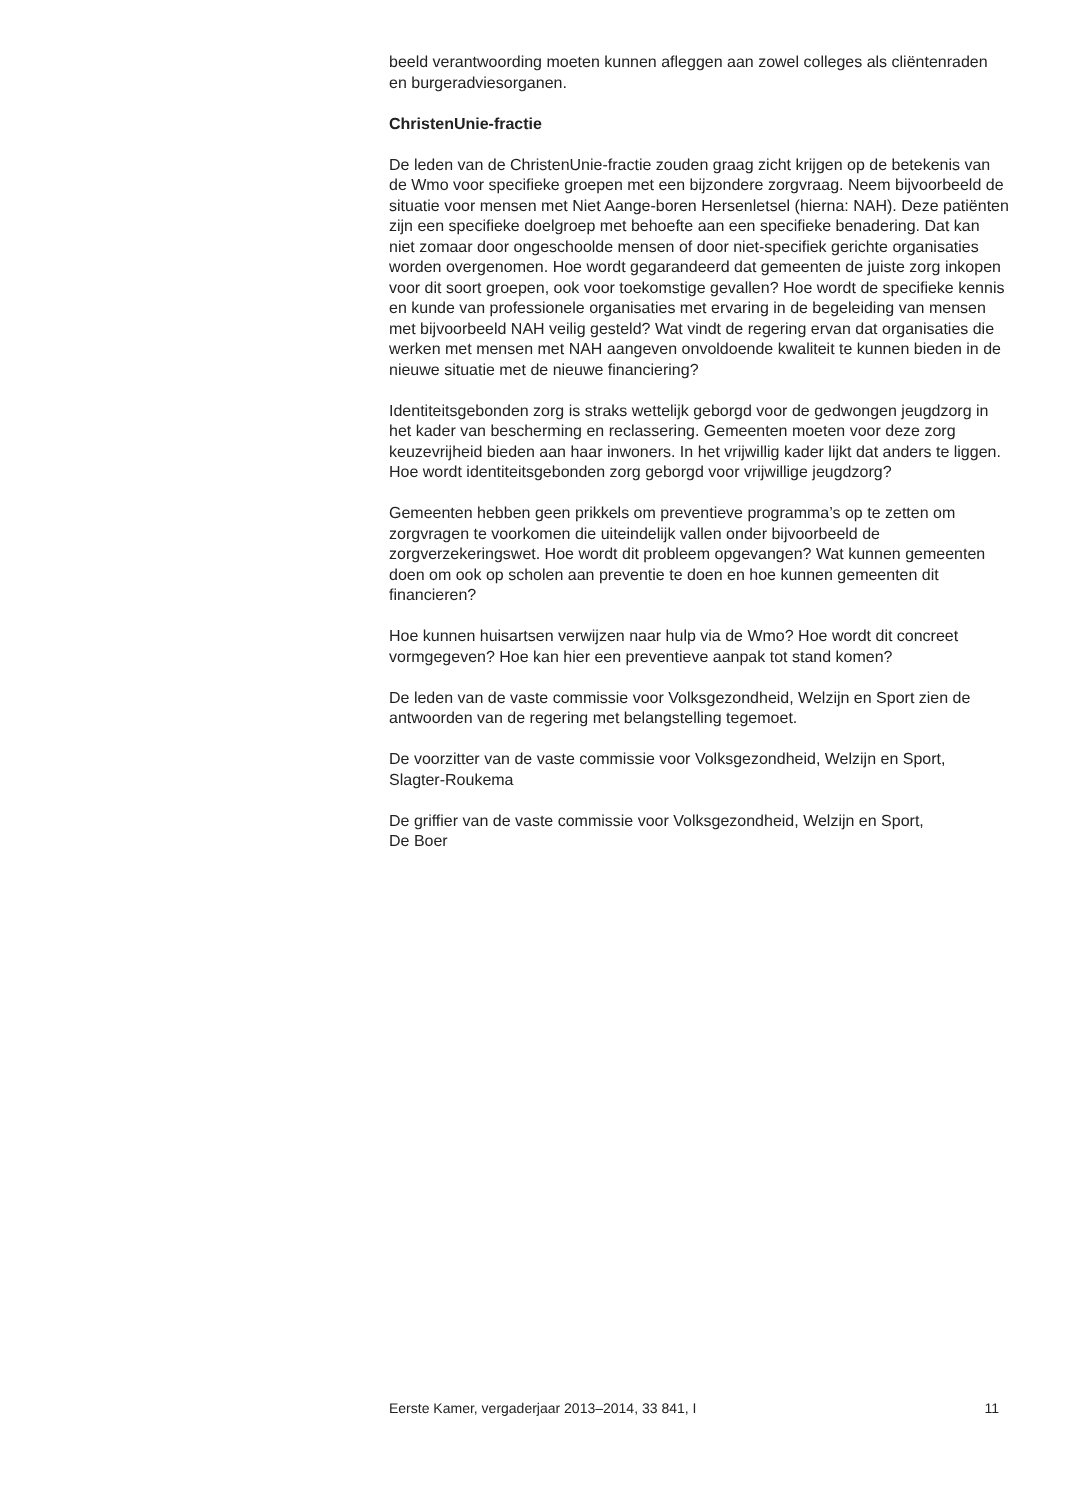beeld verantwoording moeten kunnen afleggen aan zowel colleges als cliëntenraden en burgeradviesorganen.
ChristenUnie-fractie
De leden van de ChristenUnie-fractie zouden graag zicht krijgen op de betekenis van de Wmo voor specifieke groepen met een bijzondere zorgvraag. Neem bijvoorbeeld de situatie voor mensen met Niet Aange-boren Hersenletsel (hierna: NAH). Deze patiënten zijn een specifieke doelgroep met behoefte aan een specifieke benadering. Dat kan niet zomaar door ongeschoolde mensen of door niet-specifiek gerichte organisaties worden overgenomen. Hoe wordt gegarandeerd dat gemeenten de juiste zorg inkopen voor dit soort groepen, ook voor toekomstige gevallen? Hoe wordt de specifieke kennis en kunde van professionele organisaties met ervaring in de begeleiding van mensen met bijvoorbeeld NAH veilig gesteld? Wat vindt de regering ervan dat organisaties die werken met mensen met NAH aangeven onvoldoende kwaliteit te kunnen bieden in de nieuwe situatie met de nieuwe financiering?
Identiteitsgebonden zorg is straks wettelijk geborgd voor de gedwongen jeugdzorg in het kader van bescherming en reclassering. Gemeenten moeten voor deze zorg keuzevrijheid bieden aan haar inwoners. In het vrijwillig kader lijkt dat anders te liggen. Hoe wordt identiteitsgebonden zorg geborgd voor vrijwillige jeugdzorg?
Gemeenten hebben geen prikkels om preventieve programma’s op te zetten om zorgvragen te voorkomen die uiteindelijk vallen onder bijvoorbeeld de zorgverzekeringswet. Hoe wordt dit probleem opgevangen? Wat kunnen gemeenten doen om ook op scholen aan preventie te doen en hoe kunnen gemeenten dit financieren?
Hoe kunnen huisartsen verwijzen naar hulp via de Wmo? Hoe wordt dit concreet vormgegeven? Hoe kan hier een preventieve aanpak tot stand komen?
De leden van de vaste commissie voor Volksgezondheid, Welzijn en Sport zien de antwoorden van de regering met belangstelling tegemoet.
De voorzitter van de vaste commissie voor Volksgezondheid, Welzijn en Sport,
Slagter-Roukema
De griffier van de vaste commissie voor Volksgezondheid, Welzijn en Sport,
De Boer
Eerste Kamer, vergaderjaar 2013–2014, 33 841, I 11